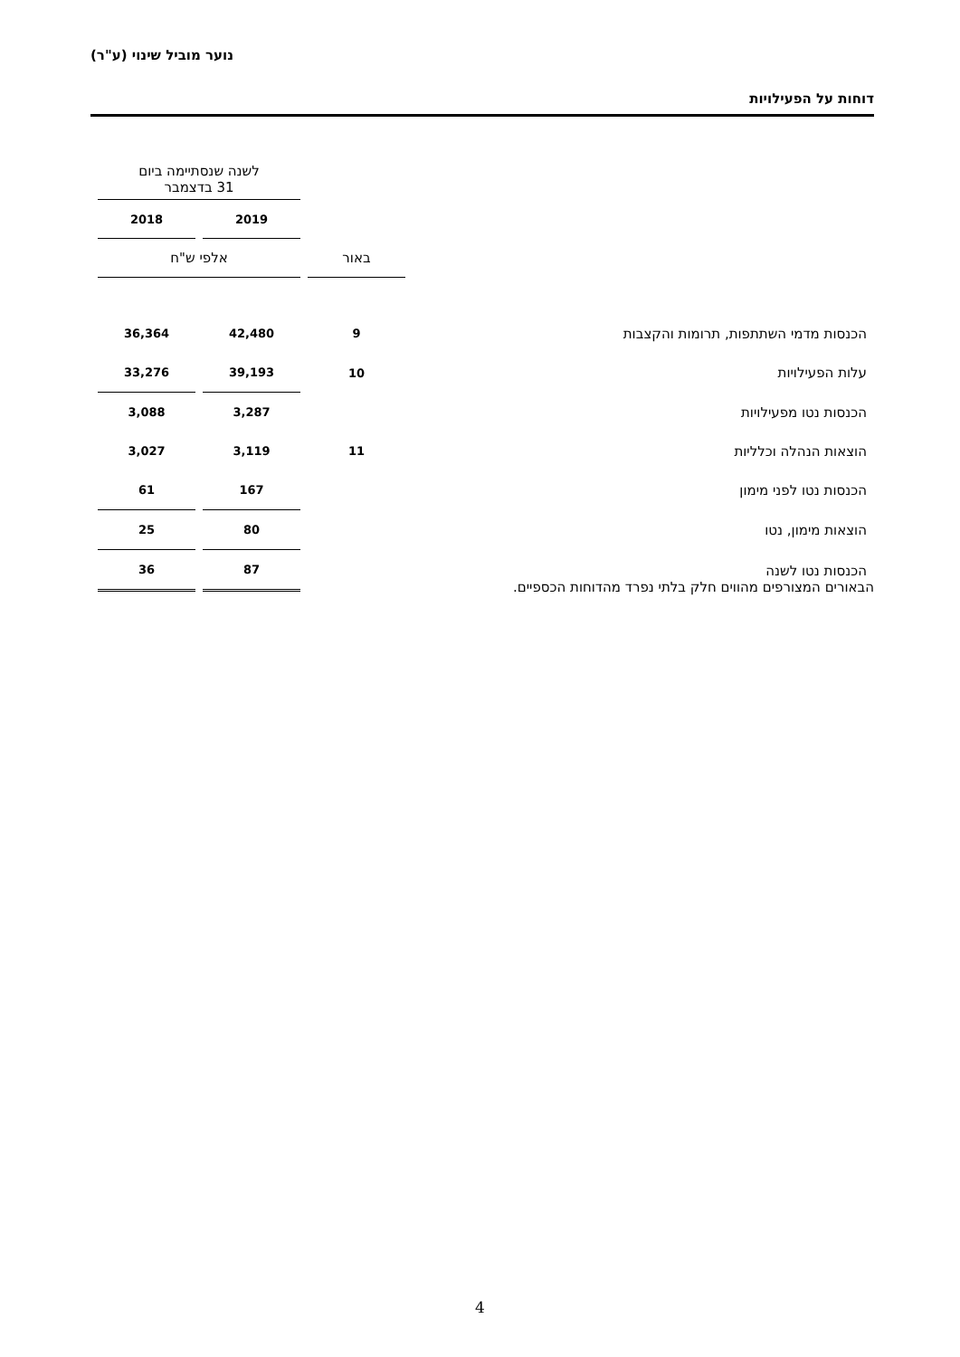נוער מוביל שינוי (ע"ר)
דוחות על הפעילויות
| | | לשנה שנסתיימה ביום 31 בדצמבר | |
| | | 2019 | 2018 |
| | באור | אלפי ש"ח | |
| הכנסות מדמי השתתפות, תרומות והקצבות | 9 | 42,480 | 36,364 |
| עלות הפעילויות | 10 | 39,193 | 33,276 |
| הכנסות נטו מפעילויות | | 3,287 | 3,088 |
| הוצאות הנהלה וכלליות | 11 | 3,119 | 3,027 |
| הכנסות נטו לפני מימון | | 167 | 61 |
| הוצאות מימון, נטו | | 80 | 25 |
| הכנסות נטו לשנה | | 87 | 36 |
הבאורים המצורפים מהווים חלק בלתי נפרד מהדוחות הכספיים.
4